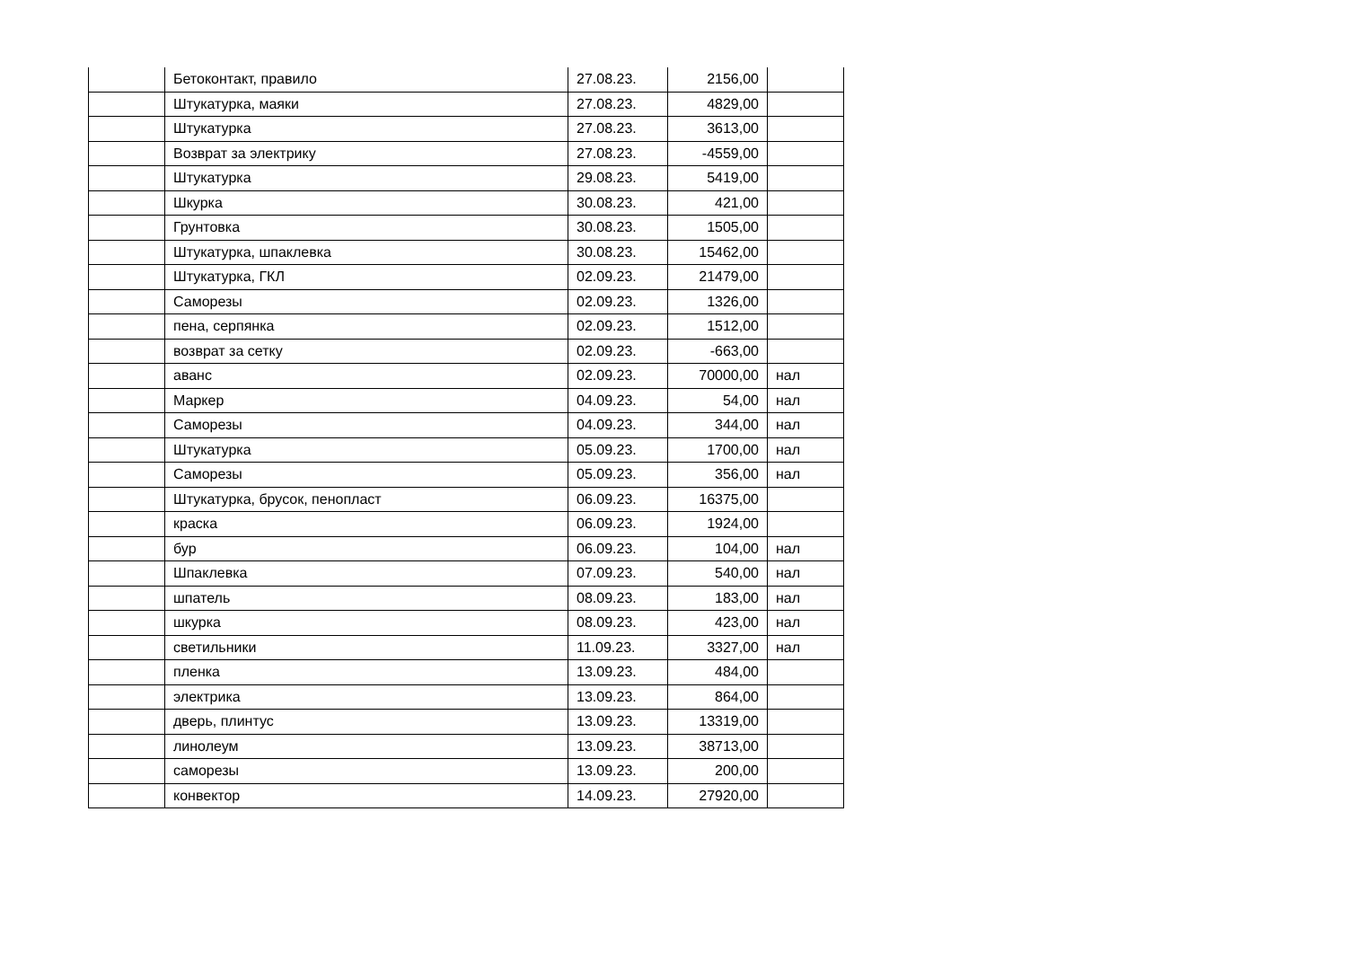| | Бетоконтакт, правило | 27.08.23. | 2156,00 | |
| | Штукатурка, маяки | 27.08.23. | 4829,00 | |
| | Штукатурка | 27.08.23. | 3613,00 | |
| | Возврат за электрику | 27.08.23. | -4559,00 | |
| | Штукатурка | 29.08.23. | 5419,00 | |
| | Шкурка | 30.08.23. | 421,00 | |
| | Грунтовка | 30.08.23. | 1505,00 | |
| | Штукатурка, шпаклевка | 30.08.23. | 15462,00 | |
| | Штукатурка, ГКЛ | 02.09.23. | 21479,00 | |
| | Саморезы | 02.09.23. | 1326,00 | |
| | пена, серпянка | 02.09.23. | 1512,00 | |
| | возврат за сетку | 02.09.23. | -663,00 | |
| | аванс | 02.09.23. | 70000,00 | нал |
| | Маркер | 04.09.23. | 54,00 | нал |
| | Саморезы | 04.09.23. | 344,00 | нал |
| | Штукатурка | 05.09.23. | 1700,00 | нал |
| | Саморезы | 05.09.23. | 356,00 | нал |
| | Штукатурка, брусок, пенопласт | 06.09.23. | 16375,00 | |
| | краска | 06.09.23. | 1924,00 | |
| | бур | 06.09.23. | 104,00 | нал |
| | Шпаклевка | 07.09.23. | 540,00 | нал |
| | шпатель | 08.09.23. | 183,00 | нал |
| | шкурка | 08.09.23. | 423,00 | нал |
| | светильники | 11.09.23. | 3327,00 | нал |
| | пленка | 13.09.23. | 484,00 | |
| | электрика | 13.09.23. | 864,00 | |
| | дверь, плинтус | 13.09.23. | 13319,00 | |
| | линолеум | 13.09.23. | 38713,00 | |
| | саморезы | 13.09.23. | 200,00 | |
| | конвектор | 14.09.23. | 27920,00 | |